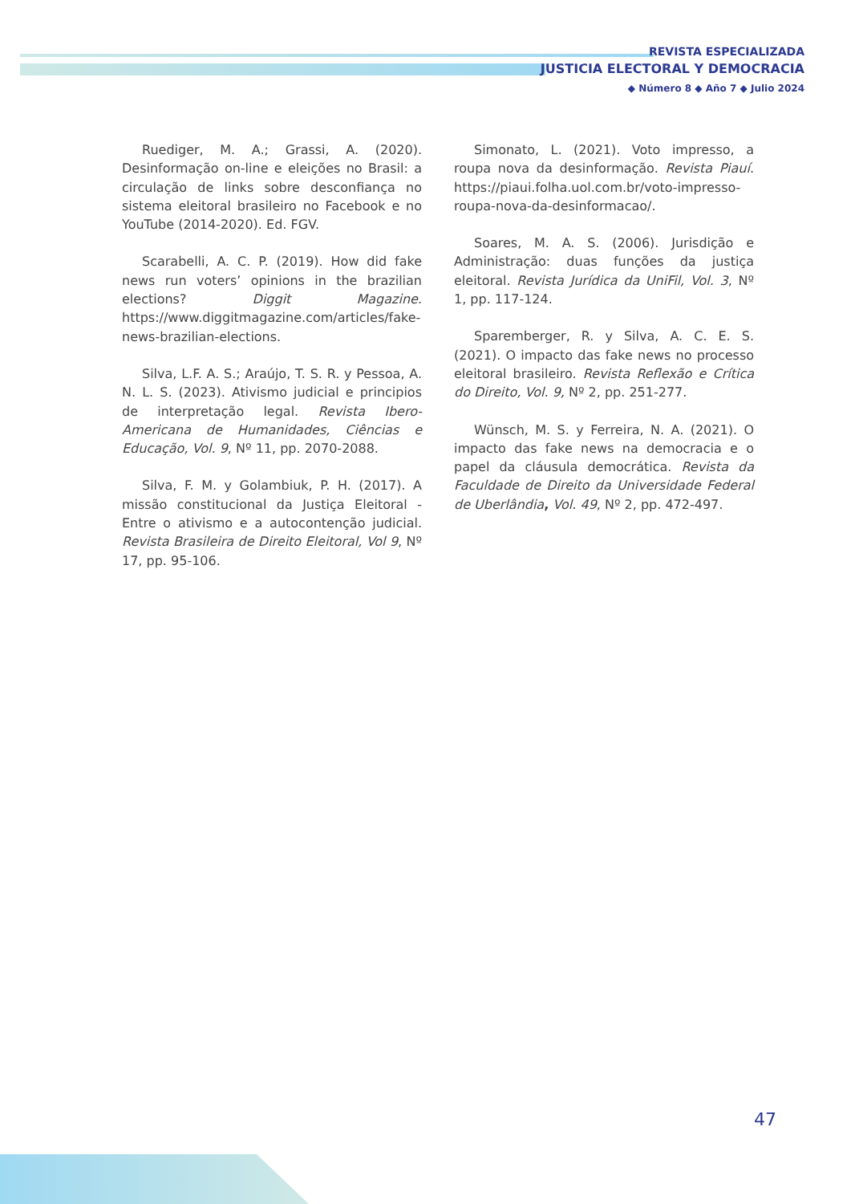REVISTA ESPECIALIZADA
JUSTICIA ELECTORAL Y DEMOCRACIA
◆ Número 8 ◆ Año 7 ◆ Julio 2024
Ruediger, M. A.; Grassi, A. (2020). Desinformação on-line e eleições no Brasil: a circulação de links sobre desconfiança no sistema eleitoral brasileiro no Facebook e no YouTube (2014-2020). Ed. FGV.
Scarabelli, A. C. P. (2019). How did fake news run voters’ opinions in the brazilian elections? Diggit Magazine. https://www.diggitmagazine.com/articles/fake-news-brazilian-elections.
Silva, L.F. A. S.; Araújo, T. S. R. y Pessoa, A. N. L. S. (2023). Ativismo judicial e principios de interpretação legal. Revista Ibero-Americana de Humanidades, Ciências e Educação, Vol. 9, Nº 11, pp. 2070-2088.
Silva, F. M. y Golambiuk, P. H. (2017). A missão constitucional da Justiça Eleitoral - Entre o ativismo e a autocontenção judicial. Revista Brasileira de Direito Eleitoral, Vol 9, Nº 17, pp. 95-106.
Simonato, L. (2021). Voto impresso, a roupa nova da desinformação. Revista Piauí. https://piaui.folha.uol.com.br/voto-impresso-roupa-nova-da-desinformacao/.
Soares, M. A. S. (2006). Jurisdição e Administração: duas funções da justiça eleitoral. Revista Jurídica da UniFil, Vol. 3, Nº 1, pp. 117-124.
Sparemberger, R. y Silva, A. C. E. S. (2021). O impacto das fake news no processo eleitoral brasileiro. Revista Reflexão e Crítica do Direito, Vol. 9, Nº 2, pp. 251-277.
Wünsch, M. S. y Ferreira, N. A. (2021). O impacto das fake news na democracia e o papel da cláusula democrática. Revista da Faculdade de Direito da Universidade Federal de Uberlândia, Vol. 49, Nº 2, pp. 472-497.
47